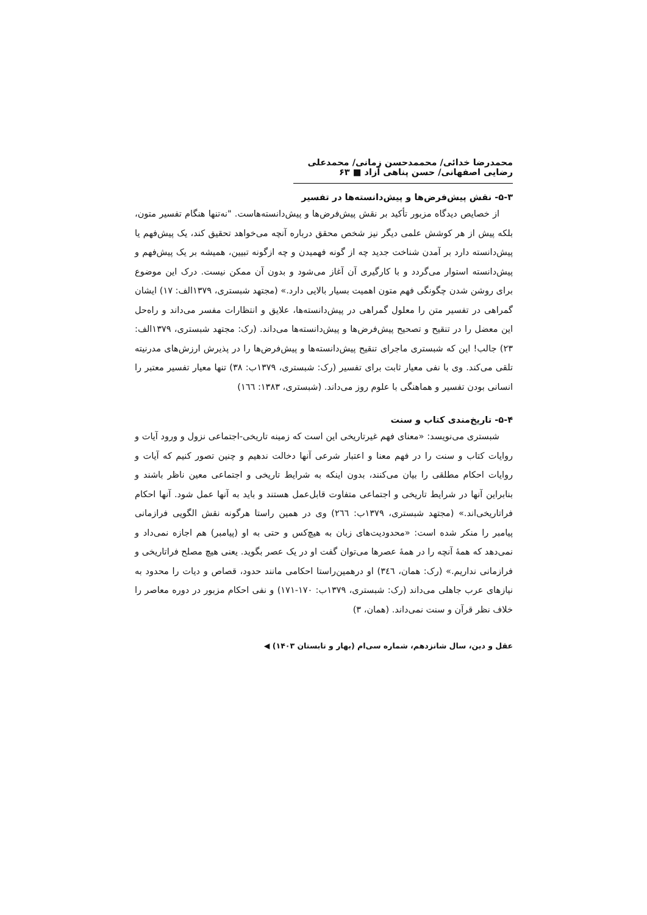محمدرضا خدائی/ محممدحسن زمانی/ محمدعلی رضایی اصفهانی/ حسن پناهی آزاد ■ ۶۳
۵-۳- نقش پیش‌فرض‌ها و پیش‌دانسته‌ها در تفسیر
از خصایص دیدگاه مزبور تأکید بر نقش پیش‌فرض‌ها و پیش‌دانسته‌هاست. "نه‌تنها هنگام تفسیر متون، بلکه پیش از هر کوشش علمی دیگر نیز شخص محقق درباره آنچه می‌خواهد تحقیق کند، یک پیش‌فهم یا پیش‌دانسته دارد بر آمدن شناخت جدید چه از گونه فهمیدن و چه ازگونه تبیین، همیشه بر یک پیش‌فهم و پیش‌دانسته استوار می‌گردد و با کارگیری آن آغاز می‌شود و بدون آن ممکن نیست. درک این موضوع برای روشن شدن چگونگی فهم متون اهمیت بسیار بالایی دارد.» (مجتهد شبستری، ۱۳۷۹الف: ۱۷) ایشان گمراهی در تفسیر متن را معلول گمراهی در پیش‌دانسته‌ها، علایق و انتظارات مفسر می‌داند و راه‌حل این معضل را در تنقیح و تصحیح پیش‌فرض‌ها و پیش‌دانسته‌ها می‌داند. (رک: مجتهد شبستری، ۱۳۷۹الف: ۲۳) جالب! این که شبستری ماجرای تنقیح پیش‌دانسته‌ها و پیش‌فرض‌ها را در پذیرش ارزش‌های مدرنیته تلقی می‌کند. وی با نفی معیار ثابت برای تفسیر (رک: شبستری، ۱۳۷۹ب: ۳۸) تنها معیار تفسیر معتبر را انسانی بودن تفسیر و هماهنگی با علوم روز می‌داند. (شبستری، ۱۳۸۳: ۱٦٦)
۵-۴- تاریخ‌مندی کتاب و سنت
شبستری می‌نویسد: «معنای فهم غیرتاریخی این است که زمینه تاریخی-اجتماعی نزول و ورود آیات و روایات کتاب و سنت را در فهم معنا و اعتبار شرعی آنها دخالت ندهیم و چنین تصور کنیم که آیات و روایات احکام مطلقی را بیان می‌کنند، بدون اینکه به شرایط تاریخی و اجتماعی معین ناظر باشند و بنابراین آنها در شرایط تاریخی و اجتماعی متفاوت قابل‌عمل هستند و باید به آنها عمل شود. آنها احکام فراتاریخی‌اند.» (مجتهد شبستری، ۱۳۷۹ب: ۲٦٦) وی در همین راستا هرگونه نقش الگویی فرازمانی پیامبر را منکر شده است: «محدودیت‌های زبان به هیچ‌کس و حتی به او (پیامبر) هم اجازه نمی‌داد و نمی‌دهد که همهٔ آنچه را در همهٔ عصرها می‌توان گفت او در یک عصر بگوید. یعنی هیچ مصلح فراتاریخی و فرازمانی نداریم.» (رک: همان، ۳٤٦) او درهمین‌راستا احکامی مانند حدود، قصاص و دیات را محدود به نیازهای عرب جاهلی می‌داند (رک: شبستری، ۱۳۷۹ب: ۱۷۰-۱۷۱) و نفی احکام مزبور در دوره معاصر را خلاف نظر قرآن و سنت نمی‌داند. (همان، ۳)
عقل و دین، سال شانزدهم، شماره سی‌ام (بهار و تابستان ۱۴۰۳) ◀